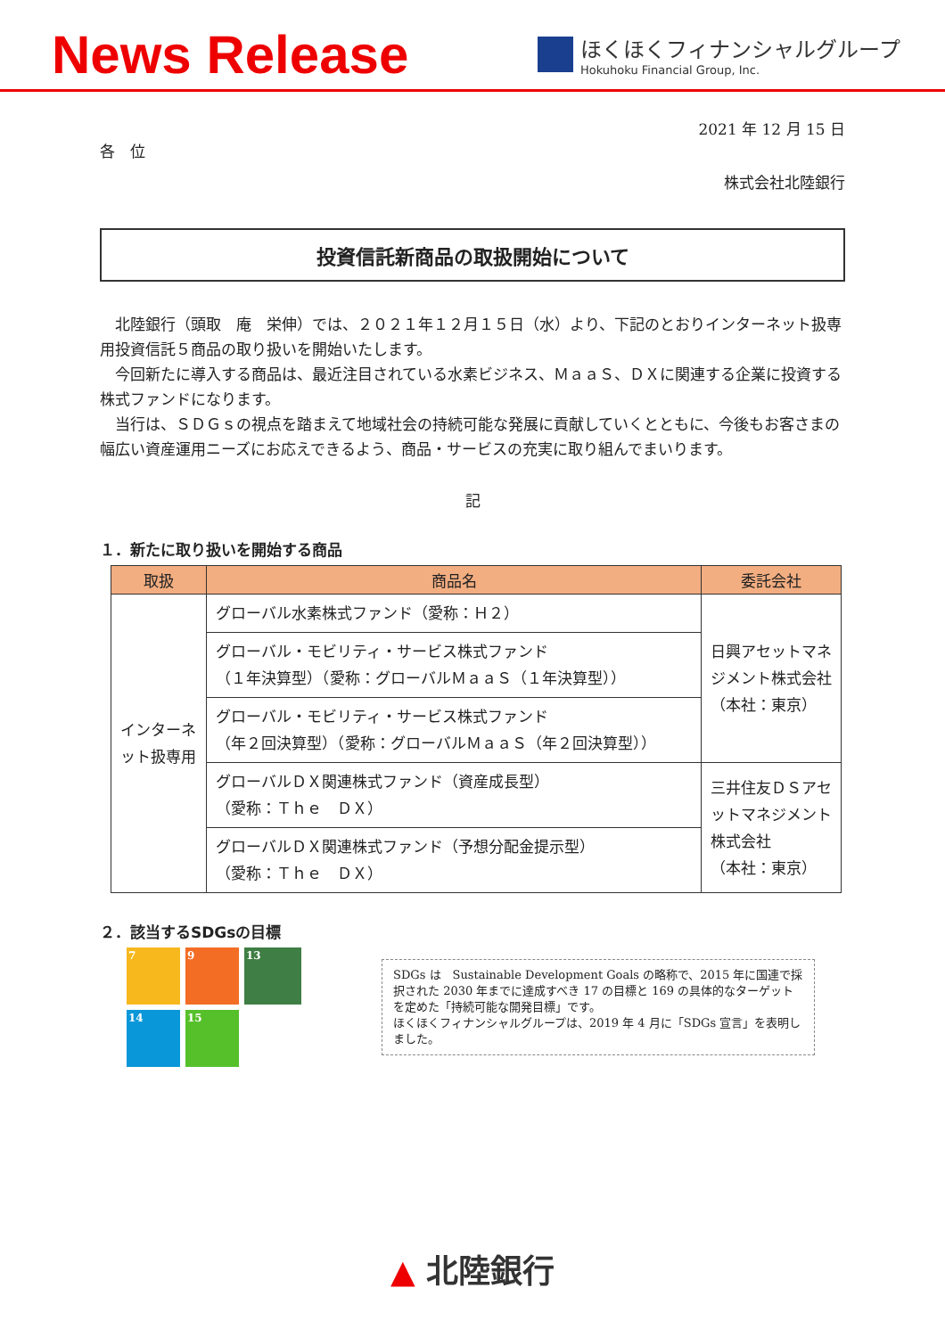News Release
ほくほくフィナンシャルグループ
Hokuhoku Financial Group, Inc.
2021 年 12 月 15 日
各　位
株式会社北陸銀行
投資信託新商品の取扱開始について
北陸銀行（頭取　庵　栄伸）では、２０２１年１２月１５日（水）より、下記のとおりインターネット扱専用投資信託５商品の取り扱いを開始いたします。
今回新たに導入する商品は、最近注目されている水素ビジネス、ＭａａＳ、ＤＸに関連する企業に投資する株式ファンドになります。
当行は、ＳＤＧｓの視点を踏まえて地域社会の持続可能な発展に貢献していくとともに、今後もお客さまの幅広い資産運用ニーズにお応えできるよう、商品・サービスの充実に取り組んでまいります。
記
１．新たに取り扱いを開始する商品
| 取扱 | 商品名 | 委託会社 |
| --- | --- | --- |
| インターネット扱専用 | グローバル水素株式ファンド（愛称：Ｈ２） | 日興アセットマネジメント株式会社 （本社：東京） |
| | グローバル・モビリティ・サービス株式ファンド （１年決算型）（愛称：グローバルＭａａＳ（１年決算型）） | |
| | グローバル・モビリティ・サービス株式ファンド （年２回決算型）（愛称：グローバルＭａａＳ（年２回決算型）） | |
| | グローバルＤＸ関連株式ファンド（資産成長型） （愛称：Ｔｈｅ ＤＸ） | 三井住友ＤＳアセットマネジメント株式会社 （本社：東京） |
| | グローバルＤＸ関連株式ファンド（予想分配金提示型） （愛称：Ｔｈｅ ＤＸ） | |
２．該当するSDGsの目標
7
9
13
14
15
SDGs は　Sustainable Development Goals の略称で、2015 年に国連で採択された 2030 年までに達成すべき 17 の目標と 169 の具体的なターゲットを定めた「持続可能な開発目標」です。
ほくほくフィナンシャルグループは、2019 年 4 月に「SDGs 宣言」を表明しました。
▲ 北陸銀行